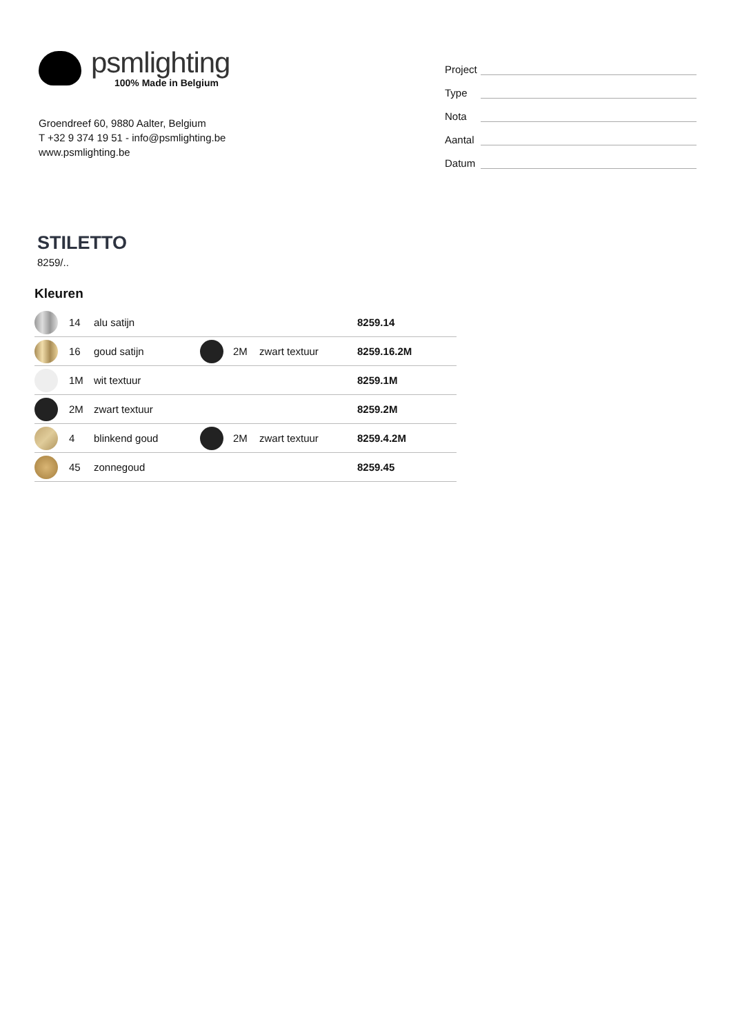psmlighting
100% Made in Belgium
Groendreef 60, 9880 Aalter, Belgium
T +32 9 374 19 51 - info@psmlighting.be
www.psmlighting.be
Project
Type
Nota
Aantal
Datum
STILETTO
8259/..
Kleuren
| | 14 | alu satijn | | | | 8259.14 |
| | 16 | goud satijn | | 2M | zwart textuur | 8259.16.2M |
| | 1M | wit textuur | | | | 8259.1M |
| | 2M | zwart textuur | | | | 8259.2M |
| | 4 | blinkend goud | | 2M | zwart textuur | 8259.4.2M |
| | 45 | zonnegoud | | | | 8259.45 |